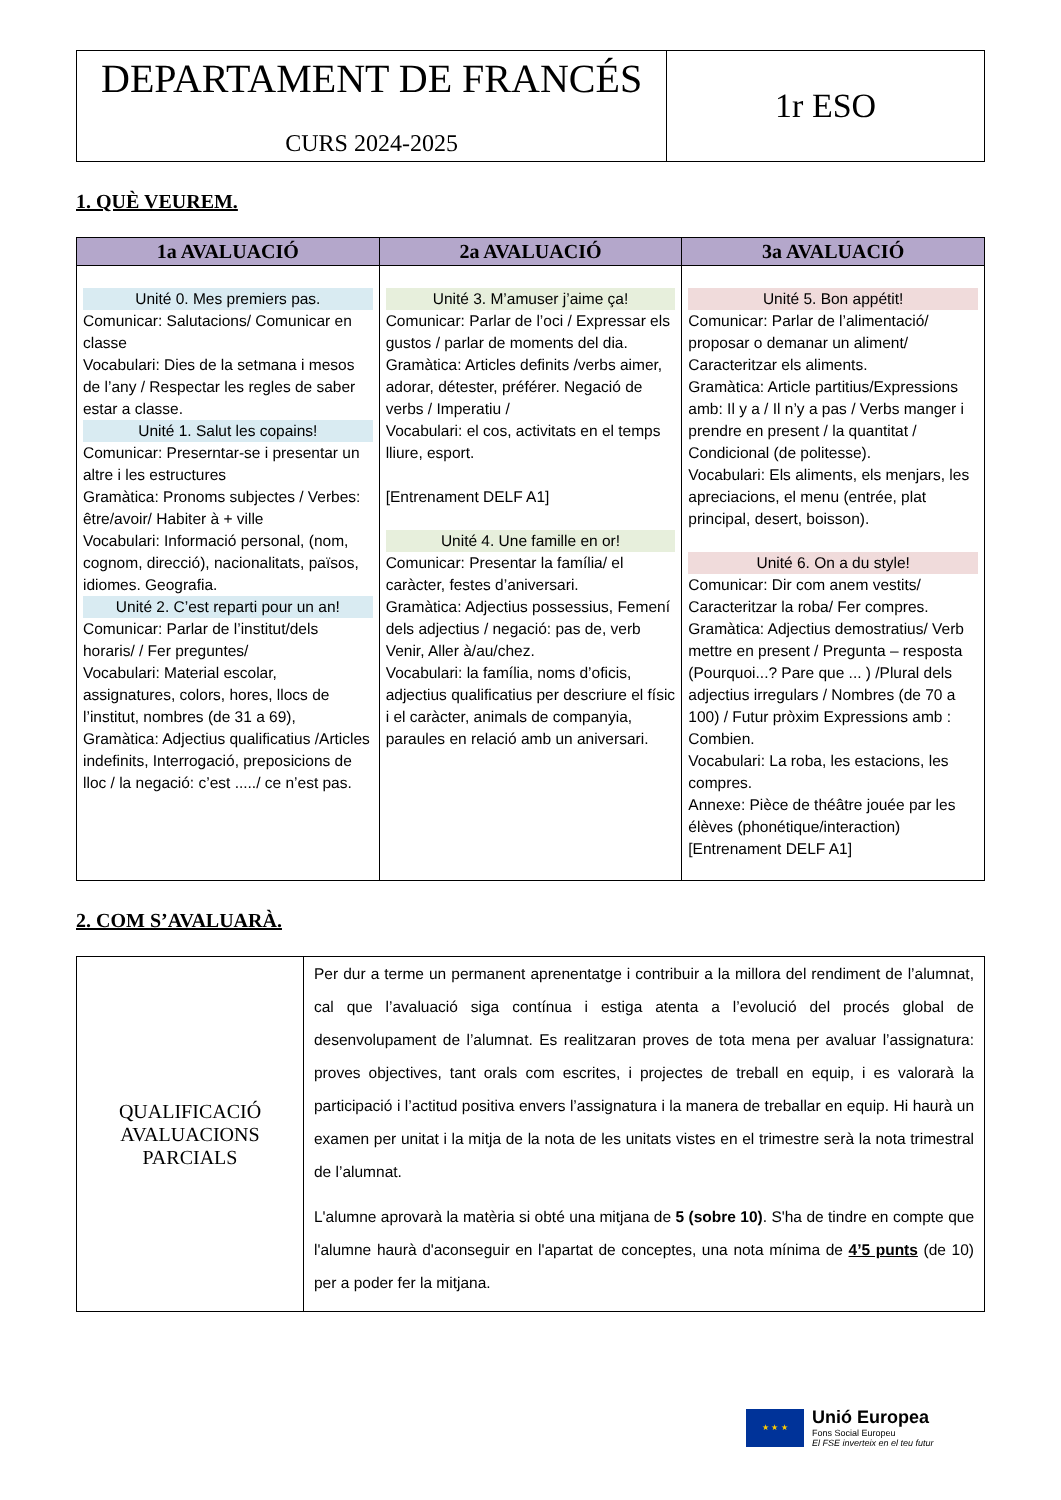| DEPARTAMENT DE FRANCÉS CURS 2024-2025 | 1r ESO |
1. QUÈ VEUREM.
| 1a AVALUACIÓ | 2a AVALUACIÓ | 3a AVALUACIÓ |
| --- | --- | --- |
| Unité 0. Mes premiers pas. Comunicar: Salutacions/ Comunicar en classe Vocabulari: Dies de la setmana i mesos de l’any / Respectar les regles de saber estar a classe. Unité 1. Salut les copains! Comunicar: Preserntar-se i presentar un altre i les estructures Gramàtica: Pronoms subjectes / Verbes: être/avoir/ Habiter à + ville Vocabulari: Informació personal, (nom, cognom, direcció), nacionalitats, països, idiomes. Geografia. Unité 2. C’est reparti pour un an! Comunicar: Parlar de l’institut/dels horaris/ / Fer preguntes/ Vocabulari: Material escolar, assignatures, colors, hores, llocs de l’institut, nombres (de 31 a 69), Gramàtica: Adjectius qualificatius /Articles indefinits, Interrogació, preposicions de lloc / la negació: c’est ...../ ce n’est pas. | Unité 3. M’amuser j’aime ça! Comunicar: Parlar de l’oci / Expressar els gustos / parlar de moments del dia. Gramàtica: Articles definits /verbs aimer, adorar, détester, préférer. Negació de verbs / Imperatiu / Vocabulari: el cos, activitats en el temps lliure, esport. [Entrenament DELF A1] Unité 4. Une famille en or! Comunicar: Presentar la família/ el caràcter, festes d’aniversari. Gramàtica: Adjectius possessius, Femení dels adjectius / negació: pas de, verb Venir, Aller à/au/chez. Vocabulari: la família, noms d’oficis, adjectius qualificatius per descriure el físic i el caràcter, animals de companyia, paraules en relació amb un aniversari. | Unité 5. Bon appétit! Comunicar: Parlar de l’alimentació/ proposar o demanar un aliment/ Caracteritzar els aliments. Gramàtica: Article partitius/Expressions amb: Il y a / Il n’y a pas / Verbs manger i prendre en present / la quantitat / Condicional (de politesse). Vocabulari: Els aliments, els menjars, les apreciacions, el menu (entrée, plat principal, desert, boisson). Unité 6. On a du style! Comunicar: Dir com anem vestits/ Caracteritzar la roba/ Fer compres. Gramàtica: Adjectius demostratius/ Verb mettre en present / Pregunta – resposta (Pourquoi...? Pare que ... ) /Plural dels adjectius irregulars / Nombres (de 70 a 100) / Futur pròxim Expressions amb : Combien. Vocabulari: La roba, les estacions, les compres. Annexe: Pièce de théâtre jouée par les élèves (phonétique/interaction) [Entrenament DELF A1] |
2. COM S’AVALUARÀ.
| QUALIFICACIÓ AVALUACIONS PARCIALS | Per dur a terme un permanent aprenentatge i contribuir a la millora del rendiment de l’alumnat, cal que l’avaluació siga contínua i estiga atenta a l’evolució del procés global de desenvolupament de l’alumnat. Es realitzaran proves de tota mena per avaluar l’assignatura: proves objectives, tant orals com escrites, i projectes de treball en equip, i es valorarà la participació i l’actitud positiva envers l’assignatura i la manera de treballar en equip. Hi haurà un examen per unitat i la mitja de la nota de les unitats vistes en el trimestre serà la nota trimestral de l’alumnat. L'alumne aprovarà la matèria si obté una mitjana de 5 (sobre 10) . S'ha de tindre en compte que l'alumne haurà d'aconseguir en l'apartat de conceptes, una nota mínima de 4’5 punts (de 10) per a poder fer la mitjana. |
★ ★ ★
Unió Europea
Fons Social Europeu
El FSE inverteix en el teu futur